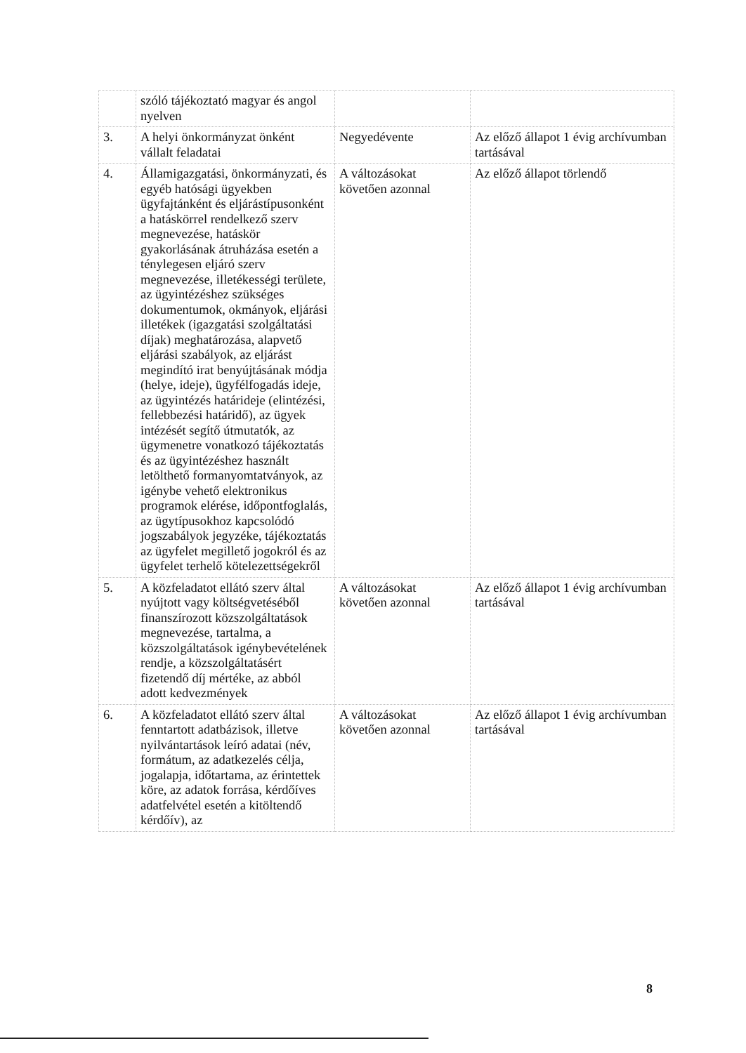| | szóló tájékoztató magyar és angol nyelven | | |
| 3. | A helyi önkormányzat önként vállalt feladatai | Negyedévente | Az előző állapot 1 évig archívumban tartásával |
| 4. | Államigazgatási, önkormányzati, és egyéb hatósági ügyekben ügyfajtánként és eljárástípusonként a hatáskörrel rendelkező szerv megnevezése, hatáskör gyakorlásának átruházása esetén a ténylegesen eljáró szerv megnevezése, illetékességi területe, az ügyintézéshez szükséges dokumentumok, okmányok, eljárási illetékek (igazgatási szolgáltatási díjak) meghatározása, alapvető eljárási szabályok, az eljárást megindító irat benyújtásának módja (helye, ideje), ügyfélfogadás ideje, az ügyintézés határideje (elintézési, fellebbezési határidő), az ügyek intézését segítő útmutatók, az ügymenetre vonatkozó tájékoztatás és az ügyintézéshez használt letölthető formanyomtatványok, az igénybe vehető elektronikus programok elérése, időpontfoglalás, az ügytípusokhoz kapcsolódó jogszabályok jegyzéke, tájékoztatás az ügyfelet megillető jogokról és az ügyfelet terhelő kötelezettségekről | A változásokat követően azonnal | Az előző állapot törlendő |
| 5. | A közfeladatot ellátó szerv által nyújtott vagy költségvetéséből finanszírozott közszolgáltatások megnevezése, tartalma, a közszolgáltatások igénybevételének rendje, a közszolgáltatásért fizetendő díj mértéke, az abból adott kedvezmények | A változásokat követően azonnal | Az előző állapot 1 évig archívumban tartásával |
| 6. | A közfeladatot ellátó szerv által fenntartott adatbázisok, illetve nyilvántartások leíró adatai (név, formátum, az adatkezelés célja, jogalapja, időtartama, az érintettek köre, az adatok forrása, kérdőíves adatfelvétel esetén a kitöltendő kérdőív), az | A változásokat követően azonnal | Az előző állapot 1 évig archívumban tartásával |
8